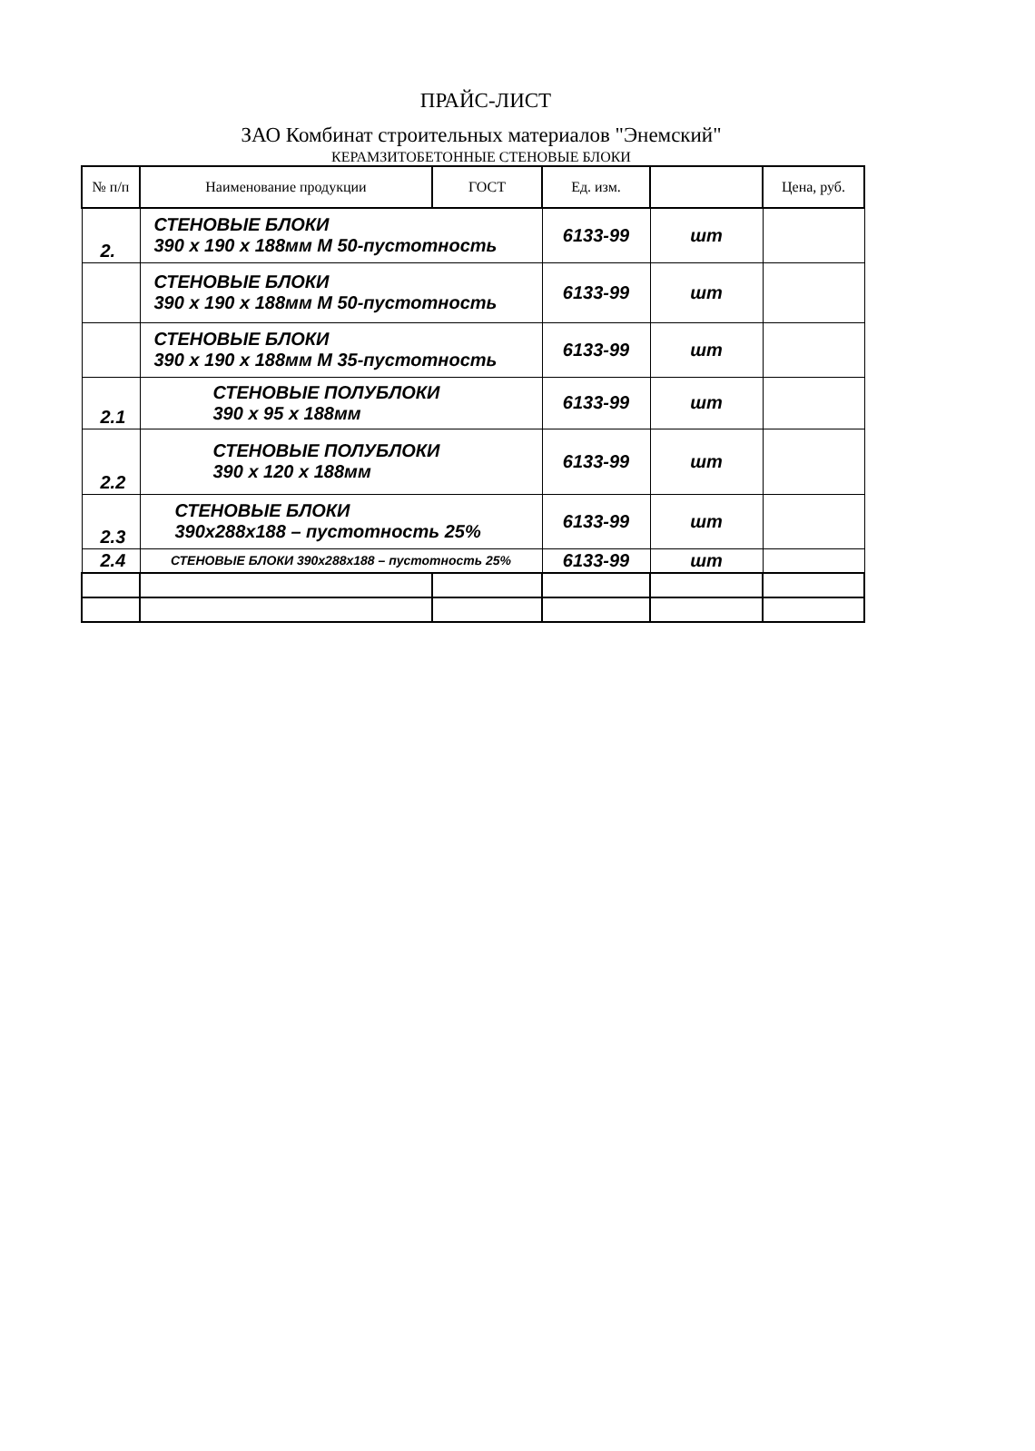ПРАЙС-ЛИСТ
ЗАО Комбинат строительных материалов "Энемский"
КЕРАМЗИТОБЕТОННЫЕ СТЕНОВЫЕ БЛОКИ
| № п/п | Наименование продукции | ГОСТ | Ед. изм. | | Цена, руб. |
| --- | --- | --- | --- | --- | --- |
| 2. | СТЕНОВЫЕ БЛОКИ 390 x 190 x 188мм М 50-пустотность | | 6133-99 | шт | |
| | СТЕНОВЫЕ БЛОКИ 390 x 190 x 188мм М 50-пустотность | | 6133-99 | шт | |
| | СТЕНОВЫЕ БЛОКИ 390 x 190 x 188мм М 35-пустотность | | 6133-99 | шт | |
| 2.1 | СТЕНОВЫЕ ПОЛУБЛОКИ 390 x 95 x 188мм | | 6133-99 | шт | |
| 2.2 | СТЕНОВЫЕ ПОЛУБЛОКИ 390 x 120 x 188мм | | 6133-99 | шт | |
| 2.3 | СТЕНОВЫЕ БЛОКИ 390x288x188 – пустотность 25% | | 6133-99 | шт | |
| 2.4 | СТЕНОВЫЕ БЛОКИ 390x288x188 – пустотность 25% | | 6133-99 | шт | |